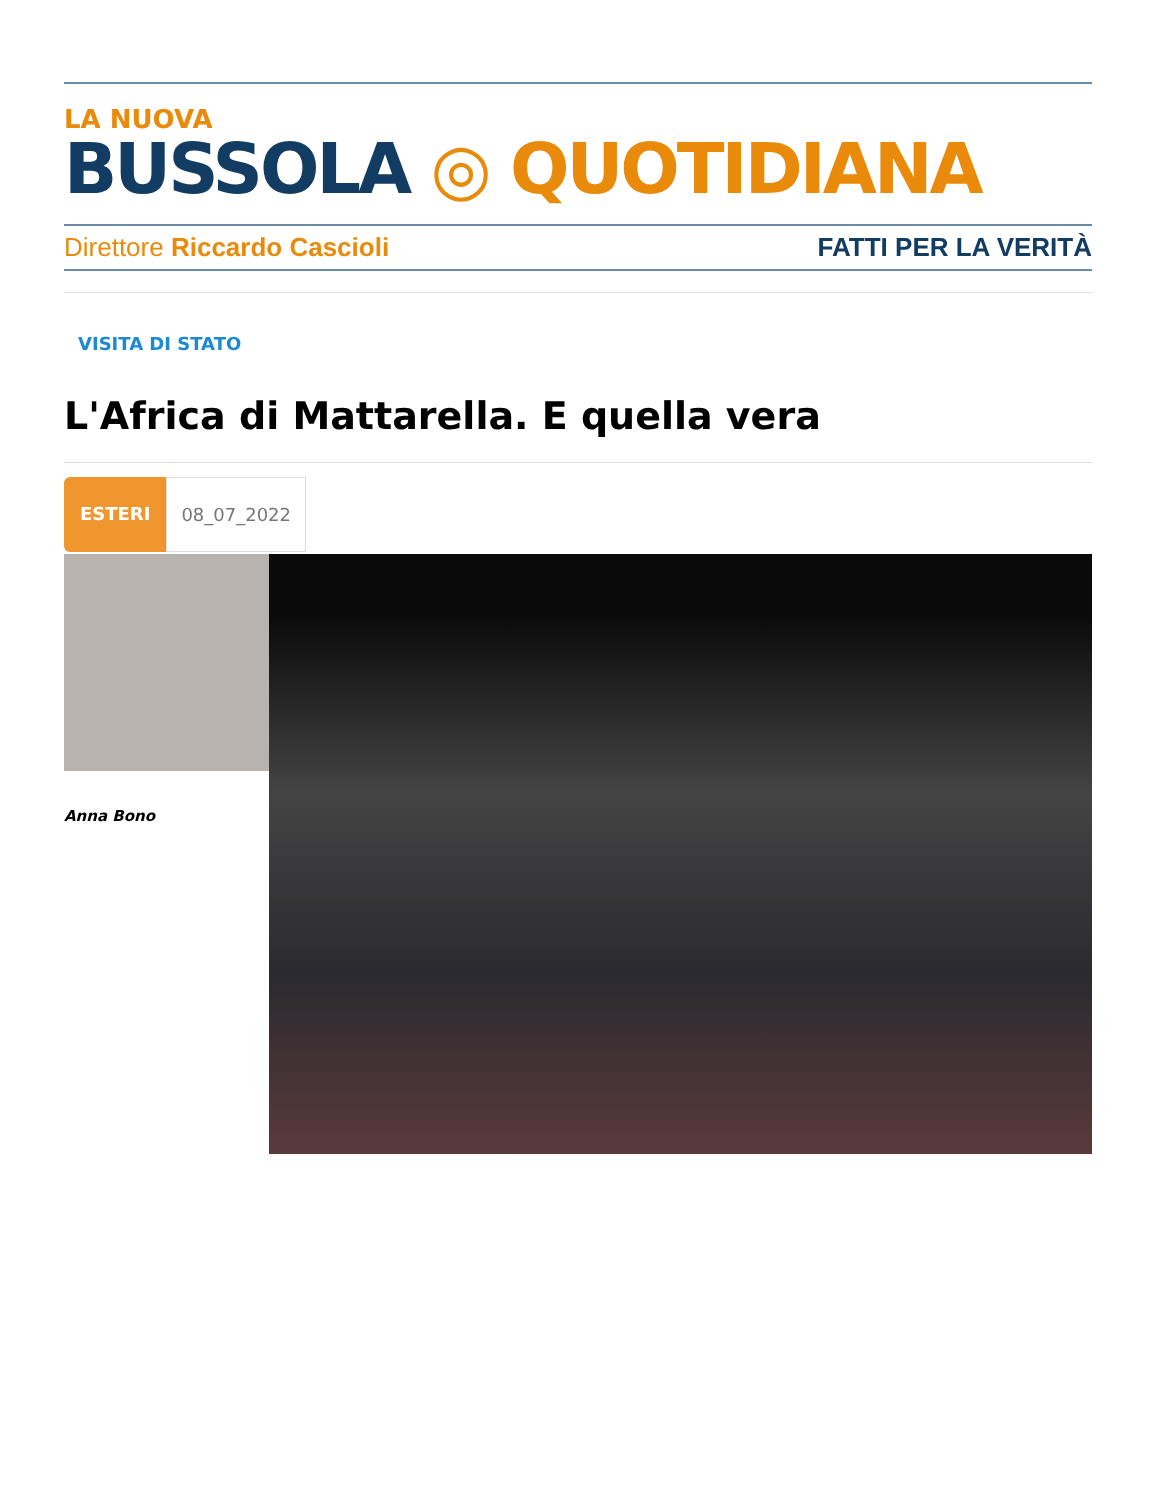LA NUOVA
BUSSOLA ◎ QUOTIDIANA
Direttore Riccardo Cascioli FATTI PER LA VERITÀ
VISITA DI STATO
L'Africa di Mattarella. E quella vera
ESTERI 08_07_2022
Anna Bono